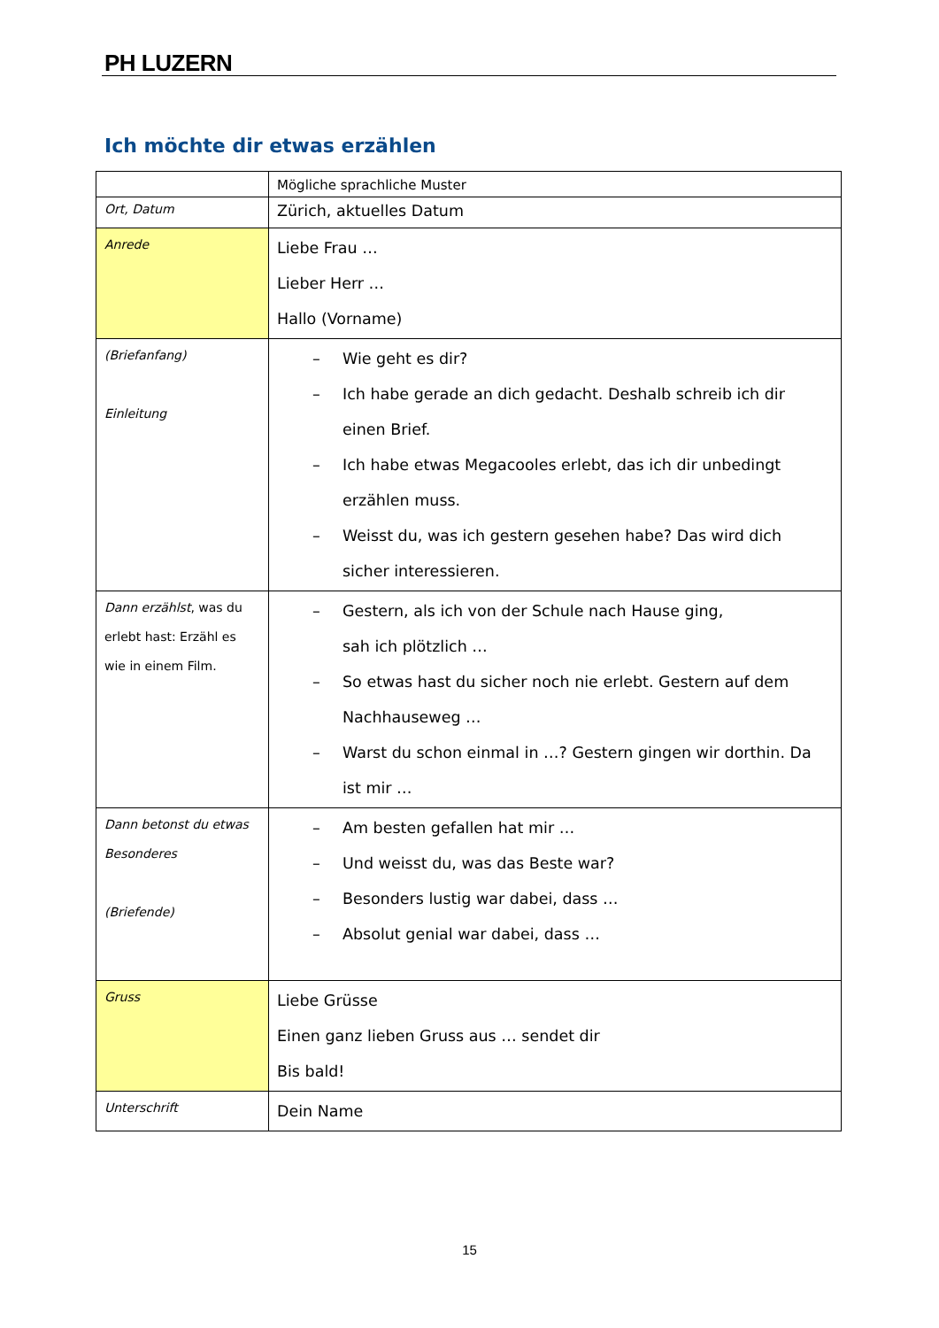PH LUZERN
Ich möchte dir etwas erzählen
| | Mögliche sprachliche Muster |
| Ort, Datum | Zürich, aktuelles Datum |
| Anrede | Liebe Frau … Lieber Herr … Hallo (Vorname) |
| (Briefanfang) Einleitung | – Wie geht es dir? – Ich habe gerade an dich gedacht. Deshalb schreib ich dir einen Brief. – Ich habe etwas Megacooles erlebt, das ich dir unbedingt erzählen muss. – Weisst du, was ich gestern gesehen habe? Das wird dich sicher interessieren. |
| Dann erzählst , was du erlebt hast: Erzähl es wie in einem Film. | – Gestern, als ich von der Schule nach Hause ging, sah ich plötzlich … – So etwas hast du sicher noch nie erlebt. Gestern auf dem Nachhauseweg … – Warst du schon einmal in …? Gestern gingen wir dorthin. Da ist mir … |
| Dann betonst du etwas Besonderes (Briefende) | – Am besten gefallen hat mir … – Und weisst du, was das Beste war? – Besonders lustig war dabei, dass … – Absolut genial war dabei, dass … |
| Gruss | Liebe Grüsse Einen ganz lieben Gruss aus … sendet dir Bis bald! |
| Unterschrift | Dein Name |
15